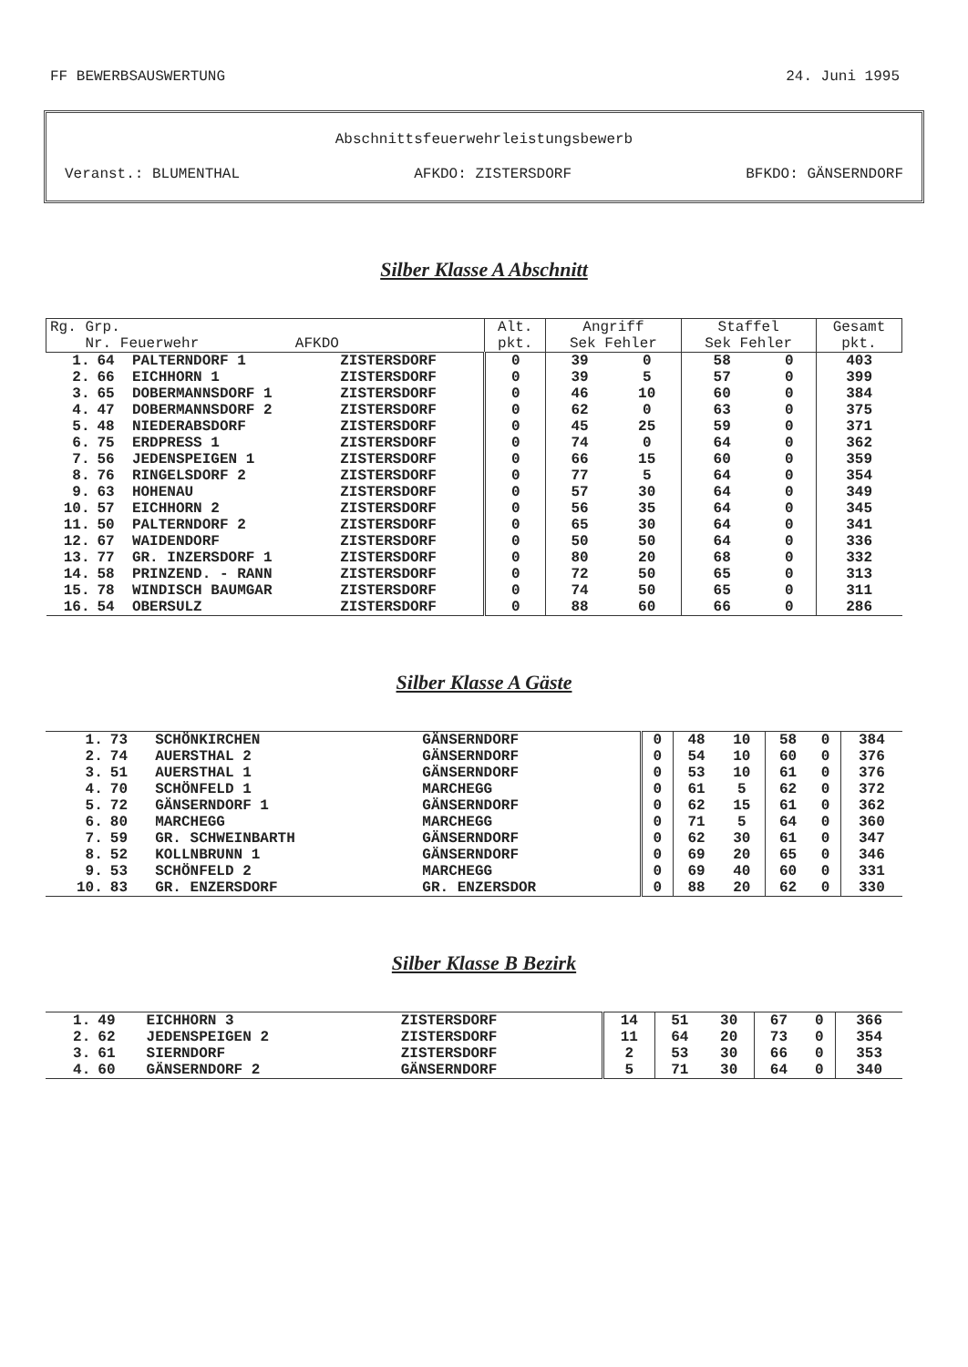FF BEWERBSAUSWERTUNG 24. Juni 1995
Abschnittsfeuerwehrleistungsbewerb
Veranst.: BLUMENTHAL AFKDO: ZISTERSDORF BFKDO: GÄNSERNDORF
Silber Klasse A Abschnitt
| Rg. Grp. Nr. Feuerwehr AFKDO | | | | Alt. pkt. | Angriff Sek Fehler | | Staffel Sek Fehler | | Gesamt pkt. |
| --- | --- | --- | --- | --- | --- | --- | --- | --- | --- |
| 1. | 64 | PALTERNDORF 1 | ZISTERSDORF | 0 | 39 | 0 | 58 | 0 | 403 |
| 2. | 66 | EICHHORN 1 | ZISTERSDORF | 0 | 39 | 5 | 57 | 0 | 399 |
| 3. | 65 | DOBERMANNSDORF 1 | ZISTERSDORF | 0 | 46 | 10 | 60 | 0 | 384 |
| 4. | 47 | DOBERMANNSDORF 2 | ZISTERSDORF | 0 | 62 | 0 | 63 | 0 | 375 |
| 5. | 48 | NIEDERABSDORF | ZISTERSDORF | 0 | 45 | 25 | 59 | 0 | 371 |
| 6. | 75 | ERDPRESS 1 | ZISTERSDORF | 0 | 74 | 0 | 64 | 0 | 362 |
| 7. | 56 | JEDENSPEIGEN 1 | ZISTERSDORF | 0 | 66 | 15 | 60 | 0 | 359 |
| 8. | 76 | RINGELSDORF 2 | ZISTERSDORF | 0 | 77 | 5 | 64 | 0 | 354 |
| 9. | 63 | HOHENAU | ZISTERSDORF | 0 | 57 | 30 | 64 | 0 | 349 |
| 10. | 57 | EICHHORN 2 | ZISTERSDORF | 0 | 56 | 35 | 64 | 0 | 345 |
| 11. | 50 | PALTERNDORF 2 | ZISTERSDORF | 0 | 65 | 30 | 64 | 0 | 341 |
| 12. | 67 | WAIDENDORF | ZISTERSDORF | 0 | 50 | 50 | 64 | 0 | 336 |
| 13. | 77 | GR. INZERSDORF 1 | ZISTERSDORF | 0 | 80 | 20 | 68 | 0 | 332 |
| 14. | 58 | PRINZEND. - RANN | ZISTERSDORF | 0 | 72 | 50 | 65 | 0 | 313 |
| 15. | 78 | WINDISCH BAUMGAR | ZISTERSDORF | 0 | 74 | 50 | 65 | 0 | 311 |
| 16. | 54 | OBERSULZ | ZISTERSDORF | 0 | 88 | 60 | 66 | 0 | 286 |
Silber Klasse A Gäste
| 1. | 73 | SCHÖNKIRCHEN | GÄNSERNDORF | 0 | 48 | 10 | 58 | 0 | 384 |
| 2. | 74 | AUERSTHAL 2 | GÄNSERNDORF | 0 | 54 | 10 | 60 | 0 | 376 |
| 3. | 51 | AUERSTHAL 1 | GÄNSERNDORF | 0 | 53 | 10 | 61 | 0 | 376 |
| 4. | 70 | SCHÖNFELD 1 | MARCHEGG | 0 | 61 | 5 | 62 | 0 | 372 |
| 5. | 72 | GÄNSERNDORF 1 | GÄNSERNDORF | 0 | 62 | 15 | 61 | 0 | 362 |
| 6. | 80 | MARCHEGG | MARCHEGG | 0 | 71 | 5 | 64 | 0 | 360 |
| 7. | 59 | GR. SCHWEINBARTH | GÄNSERNDORF | 0 | 62 | 30 | 61 | 0 | 347 |
| 8. | 52 | KOLLNBRUNN 1 | GÄNSERNDORF | 0 | 69 | 20 | 65 | 0 | 346 |
| 9. | 53 | SCHÖNFELD 2 | MARCHEGG | 0 | 69 | 40 | 60 | 0 | 331 |
| 10. | 83 | GR. ENZERSDORF | GR. ENZERSDOR | 0 | 88 | 20 | 62 | 0 | 330 |
Silber Klasse B Bezirk
| 1. | 49 | EICHHORN 3 | ZISTERSDORF | 14 | 51 | 30 | 67 | 0 | 366 |
| 2. | 62 | JEDENSPEIGEN 2 | ZISTERSDORF | 11 | 64 | 20 | 73 | 0 | 354 |
| 3. | 61 | SIERNDORF | ZISTERSDORF | 2 | 53 | 30 | 66 | 0 | 353 |
| 4. | 60 | GÄNSERNDORF 2 | GÄNSERNDORF | 5 | 71 | 30 | 64 | 0 | 340 |